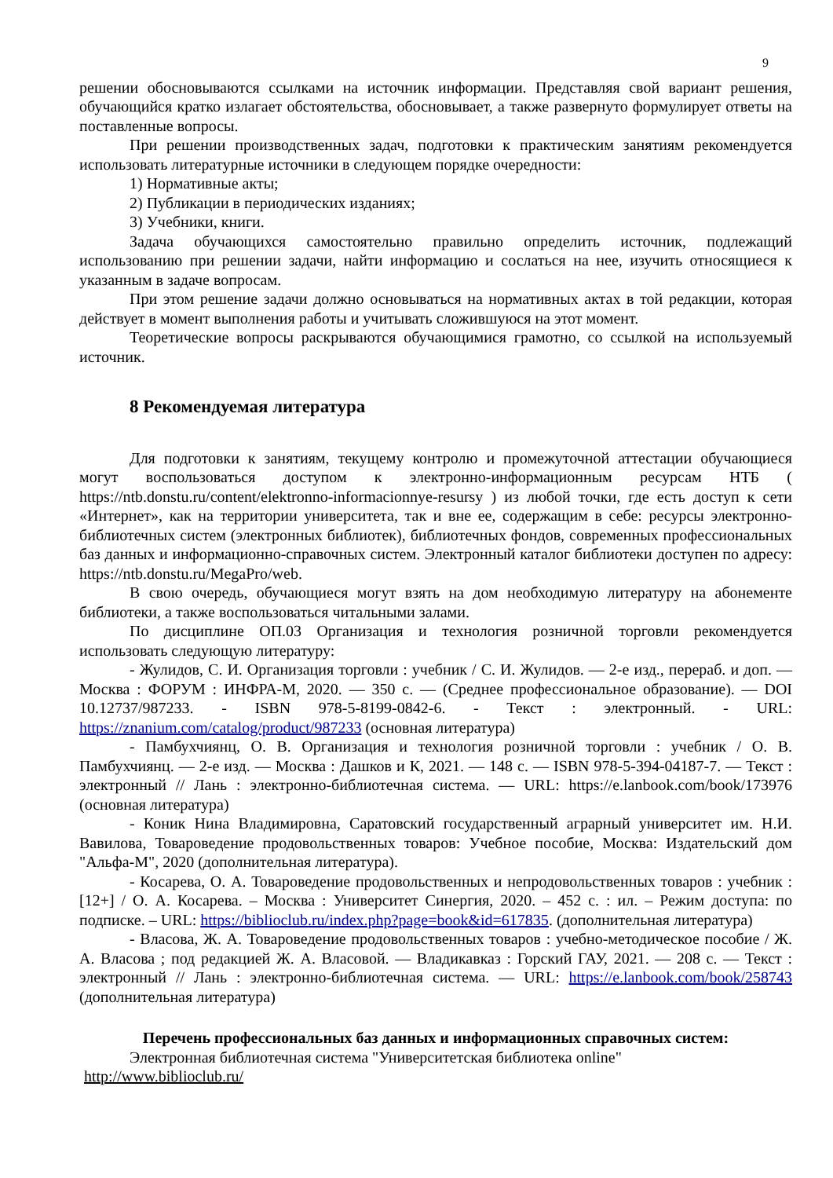9
решении обосновываются ссылками на источник информации. Представляя свой вариант решения, обучающийся кратко излагает обстоятельства, обосновывает, а также развернуто формулирует ответы на поставленные вопросы.
При решении производственных задач, подготовки к практическим занятиям рекомендуется использовать литературные источники в следующем порядке очередности:
1) Нормативные акты;
2) Публикации в периодических изданиях;
3) Учебники, книги.
Задача обучающихся самостоятельно правильно определить источник, подлежащий использованию при решении задачи, найти информацию и сослаться на нее, изучить относящиеся к указанным в задаче вопросам.
При этом решение задачи должно основываться на нормативных актах в той редакции, которая действует в момент выполнения работы и учитывать сложившуюся на этот момент.
Теоретические вопросы раскрываются обучающимися грамотно, со ссылкой на используемый источник.
8 Рекомендуемая литература
Для подготовки к занятиям, текущему контролю и промежуточной аттестации обучающиеся могут воспользоваться доступом к электронно-информационным ресурсам НТБ ( https://ntb.donstu.ru/content/elektronno-informacionnye-resursy ) из любой точки, где есть доступ к сети «Интернет», как на территории университета, так и вне ее, содержащим в себе: ресурсы электронно-библиотечных систем (электронных библиотек), библиотечных фондов, современных профессиональных баз данных и информационно-справочных систем. Электронный каталог библиотеки доступен по адресу: https://ntb.donstu.ru/MegaPro/web.
В свою очередь, обучающиеся могут взять на дом необходимую литературу на абонементе библиотеки, а также воспользоваться читальными залами.
По дисциплине ОП.03 Организация и технология розничной торговли рекомендуется использовать следующую литературу:
- Жулидов, С. И. Организация торговли : учебник / С. И. Жулидов. — 2-е изд., перераб. и доп. — Москва : ФОРУМ : ИНФРА-М, 2020. — 350 с. — (Среднее профессиональное образование). — DOI 10.12737/987233. - ISBN 978-5-8199-0842-6. - Текст : электронный. - URL: https://znanium.com/catalog/product/987233 (основная литература)
- Памбухчиянц, О. В. Организация и технология розничной торговли : учебник / О. В. Памбухчиянц. — 2-е изд. — Москва : Дашков и К, 2021. — 148 с. — ISBN 978-5-394-04187-7. — Текст : электронный // Лань : электронно-библиотечная система. — URL: https://e.lanbook.com/book/173976 (основная литература)
- Коник Нина Владимировна, Саратовский государственный аграрный университет им. Н.И. Вавилова, Товароведение продовольственных товаров: Учебное пособие, Москва: Издательский дом "Альфа-М", 2020 (дополнительная литература).
- Косарева, О. А. Товароведение продовольственных и непродовольственных товаров : учебник : [12+] / О. А. Косарева. – Москва : Университет Синергия, 2020. – 452 с. : ил. – Режим доступа: по подписке. – URL: https://biblioclub.ru/index.php?page=book&id=617835. (дополнительная литература)
- Власова, Ж. А. Товароведение продовольственных товаров : учебно-методическое пособие / Ж. А. Власова ; под редакцией Ж. А. Власовой. — Владикавказ : Горский ГАУ, 2021. — 208 с. — Текст : электронный // Лань : электронно-библиотечная система. — URL: https://e.lanbook.com/book/258743 (дополнительная литература)
Перечень профессиональных баз данных и информационных справочных систем:
Электронная библиотечная система "Университетская библиотека online"
http://www.biblioclub.ru/